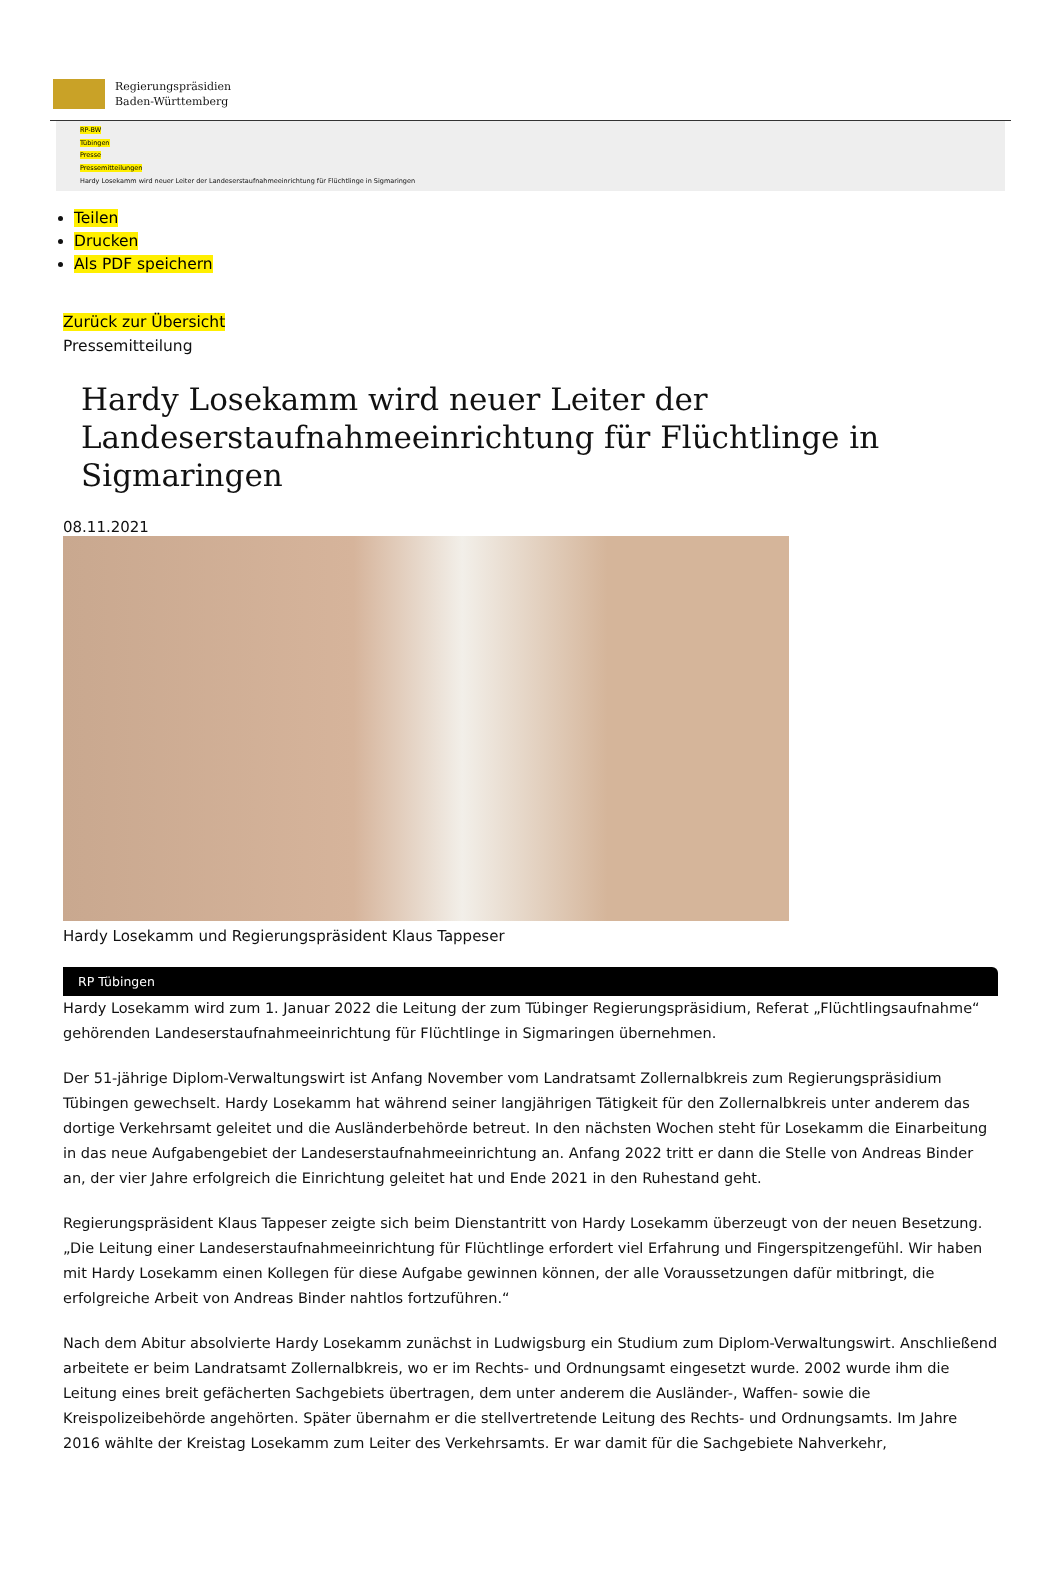Regierungspräsidien
Baden-Württemberg
RP-BW
Tübingen
Presse
Pressemitteilungen
Hardy Losekamm wird neuer Leiter der Landeserstaufnahmeeinrichtung für Flüchtlinge in Sigmaringen
Teilen
Drucken
Als PDF speichern
Zurück zur Übersicht
Pressemitteilung
Hardy Losekamm wird neuer Leiter der Landeserstaufnahmeeinrichtung für Flüchtlinge in Sigmaringen
08.11.2021
Hardy Losekamm und Regierungspräsident Klaus Tappeser
RP Tübingen
Hardy Losekamm wird zum 1. Januar 2022 die Leitung der zum Tübinger Regierungspräsidium, Referat „Flüchtlingsaufnahme“ gehörenden Landeserstaufnahmeeinrichtung für Flüchtlinge in Sigmaringen übernehmen.
Der 51-jährige Diplom-Verwaltungswirt ist Anfang November vom Landratsamt Zollernalbkreis zum Regierungspräsidium Tübingen gewechselt. Hardy Losekamm hat während seiner langjährigen Tätigkeit für den Zollernalbkreis unter anderem das dortige Verkehrsamt geleitet und die Ausländerbehörde betreut. In den nächsten Wochen steht für Losekamm die Einarbeitung in das neue Aufgabengebiet der Landeserstaufnahmeeinrichtung an. Anfang 2022 tritt er dann die Stelle von Andreas Binder an, der vier Jahre erfolgreich die Einrichtung geleitet hat und Ende 2021 in den Ruhestand geht.
Regierungspräsident Klaus Tappeser zeigte sich beim Dienstantritt von Hardy Losekamm überzeugt von der neuen Besetzung. „Die Leitung einer Landeserstaufnahmeeinrichtung für Flüchtlinge erfordert viel Erfahrung und Fingerspitzengefühl. Wir haben mit Hardy Losekamm einen Kollegen für diese Aufgabe gewinnen können, der alle Voraussetzungen dafür mitbringt, die erfolgreiche Arbeit von Andreas Binder nahtlos fortzuführen.“
Nach dem Abitur absolvierte Hardy Losekamm zunächst in Ludwigsburg ein Studium zum Diplom-Verwaltungswirt. Anschließend arbeitete er beim Landratsamt Zollernalbkreis, wo er im Rechts- und Ordnungsamt eingesetzt wurde. 2002 wurde ihm die Leitung eines breit gefächerten Sachgebiets übertragen, dem unter anderem die Ausländer-, Waffen- sowie die Kreispolizeibehörde angehörten. Später übernahm er die stellvertretende Leitung des Rechts- und Ordnungsamts. Im Jahre 2016 wählte der Kreistag Losekamm zum Leiter des Verkehrsamts. Er war damit für die Sachgebiete Nahverkehr,